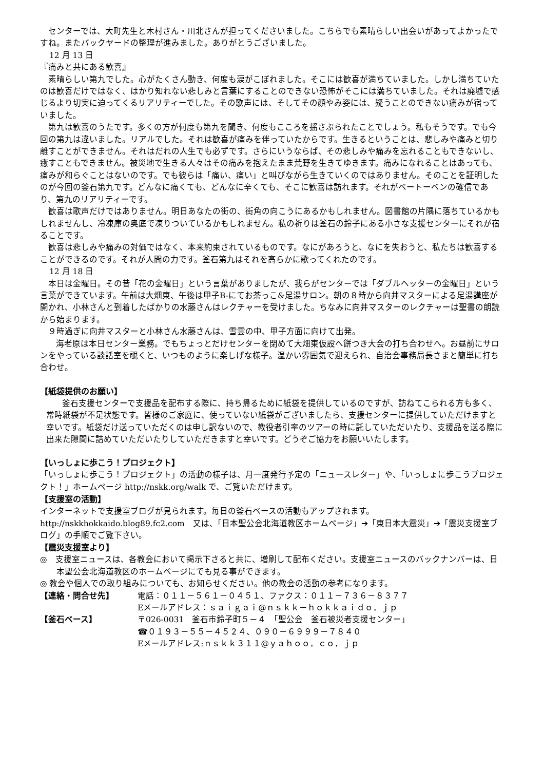センターでは、大町先生と木村さん・川北さんが担ってくださいました。こちらでも素晴らしい出会いがあってよかったですね。またバックヤードの整理が進みました。ありがとうございました。
12 月 13 日
『痛みと共にある歓喜』
素晴らしい第九でした。心がたくさん動き、何度も涙がこぼれました。そこには歓喜が満ちていました。しかし満ちていたのは歓喜だけではなく、はかり知れない悲しみと言葉にすることのできない恐怖がそこには満ちていました。それは廃墟で感じるより切実に迫ってくるリアリティーでした。その歌声には、そしてその顔やみ姿には、疑うことのできない痛みが宿っていました。
第九は歓喜のうたです。多くの方が何度も第九を聞き、何度もこころを揺さぶられたことでしょう。私もそうです。でも今回の第九は違いました。リアルでした。それは歓喜が痛みを伴っていたからです。生きるということは、悲しみや痛みと切り離すことができません。それはだれの人生でも必ずです。さらにいうならば、その悲しみや痛みを忘れることもできないし、癒すこともできません。被災地で生きる人々はその痛みを抱えたまま荒野を生きてゆきます。痛みになれることはあっても、痛みが和らぐことはないのです。でも彼らは「痛い、痛い」と叫びながら生きていくのではありません。そのことを証明したのが今回の釜石第九です。どんなに痛くても、どんなに辛くても、そこに歓喜は訪れます。それがベートーベンの確信であり、第九のリアリティーです。
歓喜は歌声だけではありません。明日あなたの街の、街角の向こうにあるかもしれません。図書館の片隅に落ちているかもしれませんし、冷凍庫の奥底で凍りついているかもしれません。私の祈りは釜石の鈴子にある小さな支援センターにそれが宿ることです。
歓喜は悲しみや痛みの対価ではなく、本来約束されているものです。なにがあろうと、なにを失おうと、私たちは歓喜することができるのです。それが人間の力です。釜石第九はそれを高らかに歌ってくれたのです。
12 月 18 日
本日は金曜日。その昔「花の金曜日」という言葉がありましたが、我らがセンターでは「ダブルヘッターの金曜日」という言葉ができています。午前は大畑東、午後は甲子B-にてお茶っこ&足湯サロン。朝の８時から向井マスターによる足湯講座が開かれ、小林さんと到着したばかりの水藤さんはレクチャーを受けました。ちなみに向井マスターのレクチャーは聖書の朗読から始まります。
９時過ぎに向井マスターと小林さん水藤さんは、雪雲の中、甲子方面に向けて出発。
海老原は本日センター業務。でもちょっとだけセンターを閉めて大畑東仮設へ餅つき大会の打ち合わせへ。お昼前にサロンをやっている談話室を覗くと、いつものように楽しげな様子。温かい雰囲気で迎えられ、自治会事務局長さまと簡単に打ち合わせ。
【紙袋提供のお願い】
釜石支援センターで支援品を配布する際に、持ち帰るために紙袋を提供しているのですが、訪ねてこられる方も多く、常時紙袋が不足状態です。皆様のご家庭に、使っていない紙袋がございましたら、支援センターに提供していただけますと幸いです。紙袋だけ送っていただくのは申し訳ないので、教役者引率のツアーの時に託していただいたり、支援品を送る際に出来た隙間に詰めていただいたりしていただきますと幸いです。どうぞご協力をお願いいたします。
【いっしょに歩こう！プロジェクト】
「いっしょに歩こう！プロジェクト」の活動の様子は、月一度発行予定の「ニュースレター」や、「いっしょに歩こうプロジェクト！」ホームページ http://nskk.org/walk で、ご覧いただけます。
【支援室の活動】
インターネットで支援室ブログが見られます。毎日の釜石ベースの活動もアップされます。http://nskkhokkaido.blog89.fc2.com　又は､「日本聖公会北海道教区ホームページ」➔「東日本大震災」➔「震災支援室ブログ」の手順でご覧下さい。
【震災支援室より】
◎　支援室ニュースは、各教会において掲示下さると共に、増刷して配布ください。支援室ニュースのバックナンバーは、日本聖公会北海道教区のホームページにでも見る事ができます。
◎ 教会や個人での取り組みについても、お知らせください。他の教会の活動の参考になります。
【連絡・問合せ先】 電話：０１１－５６１－０４５１、ファクス：０１１－７３６－８３７７
Eメールアドレス：ｓａｉｇａｉ@ｎｓｋｋ－ｈｏｋｋａｉｄｏ．ｊｐ
【釜石ベース】 〒026-0031　釜石市鈴子町５－４　「聖公会　釜石被災者支援センター」
☎０１９３－５５－４５２４、０９０－６９９９－７８４０
Eメールアドレス:ｎｓｋｋ３１１@ｙａｈｏｏ．ｃｏ．ｊｐ